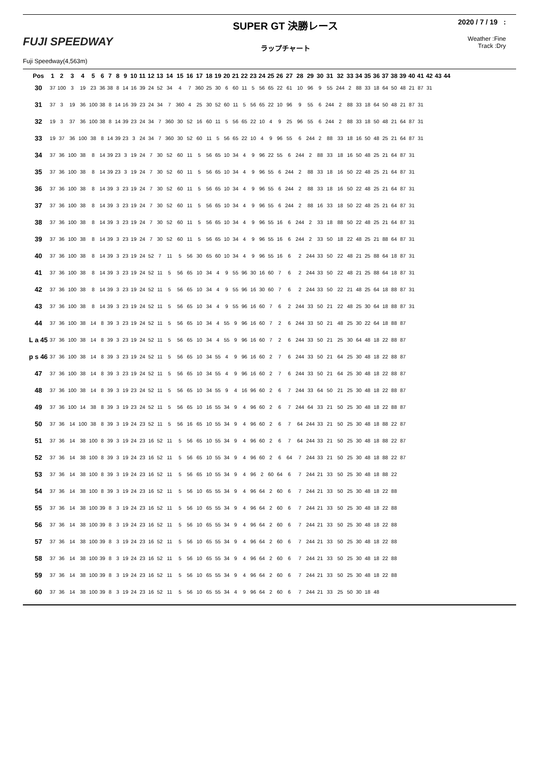FUJI SPEEDWAY
Fuji Speedway(4,563m)
SUPER GT 決勝レース
ラップチャート
2020 / 7 / 19 :
Weather :Fine
Track :Dry
| Pos | 1 | 2 | 3 | 4 | 5 | 6 | 7 | 8 | 9 | 10 | 11 | 12 | 13 | 14 | 15 | 16 | 17 | 18 | 19 | 20 | 21 | 22 | 23 | 24 | 25 | 26 | 27 | 28 | 29 | 30 | 31 | 32 | 33 | 34 | 35 | 36 | 37 | 38 | 39 | 40 | 41 | 42 | 43 | 44 |
| --- | --- | --- | --- | --- | --- | --- | --- | --- | --- | --- | --- | --- | --- | --- | --- | --- | --- | --- | --- | --- | --- | --- | --- | --- | --- | --- | --- | --- | --- | --- | --- | --- | --- | --- | --- | --- | --- | --- | --- | --- | --- | --- | --- | --- |
| 30 | 37 | 100 | 3 | 19 | 23 | 36 | 38 | 8 | 14 | 16 | 39 | 24 | 52 | 34 | 4 | 7 | 360 | 25 | 30 | 6 | 60 | 11 | 5 | 56 | 65 | 22 | 61 | 10 | 96 | 9 | 55 | 244 | 2 | 88 | 33 | 18 | 64 | 50 | 48 | 21 | 87 | 31 | | |
| 31 | 37 | 3 | 19 | 36 | 100 | 38 | 8 | 14 | 16 | 39 | 23 | 24 | 34 | 7 | 360 | 4 | 25 | 30 | 52 | 60 | 11 | 5 | 56 | 65 | 22 | 10 | 96 | 9 | 55 | 6 | 244 | 2 | 88 | 33 | 18 | 64 | 50 | 48 | 21 | 87 | 31 | | | |
| 32 | 19 | 3 | 37 | 36 | 100 | 38 | 8 | 14 | 39 | 23 | 24 | 34 | 7 | 360 | 30 | 52 | 16 | 60 | 11 | 5 | 56 | 65 | 22 | 10 | 4 | 9 | 25 | 96 | 55 | 6 | 244 | 2 | 88 | 33 | 18 | 50 | 48 | 21 | 64 | 87 | 31 | | | |
| 33 | 19 | 37 | 36 | 100 | 38 | 8 | 14 | 39 | 23 | 3 | 24 | 34 | 7 | 360 | 30 | 52 | 60 | 11 | 5 | 56 | 65 | 22 | 10 | 4 | 9 | 96 | 55 | 6 | 244 | 2 | 88 | 33 | 18 | 16 | 50 | 48 | 25 | 21 | 64 | 87 | 31 | | | |
| 34 | 37 | 36 | 100 | 38 | 8 | 14 | 39 | 23 | 3 | 19 | 24 | 7 | 30 | 52 | 60 | 11 | 5 | 56 | 65 | 10 | 34 | 4 | 9 | 96 | 22 | 55 | 6 | 244 | 2 | 88 | 33 | 18 | 16 | 50 | 48 | 25 | 21 | 64 | 87 | 31 | | | | |
| 35 | 37 | 36 | 100 | 38 | 8 | 14 | 39 | 23 | 3 | 19 | 24 | 7 | 30 | 52 | 60 | 11 | 5 | 56 | 65 | 10 | 34 | 4 | 9 | 96 | 55 | 6 | 244 | 2 | 88 | 33 | 18 | 16 | 50 | 22 | 48 | 25 | 21 | 64 | 87 | 31 | | | | |
| 36 | 37 | 36 | 100 | 38 | 8 | 14 | 39 | 3 | 23 | 19 | 24 | 7 | 30 | 52 | 60 | 11 | 5 | 56 | 65 | 10 | 34 | 4 | 9 | 96 | 55 | 6 | 244 | 2 | 88 | 33 | 18 | 16 | 50 | 22 | 48 | 25 | 21 | 64 | 87 | 31 | | | | |
| 37 | 37 | 36 | 100 | 38 | 8 | 14 | 39 | 3 | 23 | 19 | 24 | 7 | 30 | 52 | 60 | 11 | 5 | 56 | 65 | 10 | 34 | 4 | 9 | 96 | 55 | 6 | 244 | 2 | 88 | 16 | 33 | 18 | 50 | 22 | 48 | 25 | 21 | 64 | 87 | 31 | | | | |
| 38 | 37 | 36 | 100 | 38 | 8 | 14 | 39 | 3 | 23 | 19 | 24 | 7 | 30 | 52 | 60 | 11 | 5 | 56 | 65 | 10 | 34 | 4 | 9 | 96 | 55 | 16 | 6 | 244 | 2 | 33 | 18 | 88 | 50 | 22 | 48 | 25 | 21 | 64 | 87 | 31 | | | | |
| 39 | 37 | 36 | 100 | 38 | 8 | 14 | 39 | 3 | 23 | 19 | 24 | 7 | 30 | 52 | 60 | 11 | 5 | 56 | 65 | 10 | 34 | 4 | 9 | 96 | 55 | 16 | 6 | 244 | 2 | 33 | 50 | 18 | 22 | 48 | 25 | 21 | 88 | 64 | 87 | 31 | | | | |
| 40 | 37 | 36 | 100 | 38 | 8 | 14 | 39 | 3 | 23 | 19 | 24 | 52 | 7 | 11 | 5 | 56 | 30 | 65 | 60 | 10 | 34 | 4 | 9 | 96 | 55 | 16 | 6 | 2 | 244 | 33 | 50 | 22 | 48 | 21 | 25 | 88 | 64 | 18 | 87 | 31 | | | | |
| 41 | 37 | 36 | 100 | 38 | 8 | 14 | 39 | 3 | 23 | 19 | 24 | 52 | 11 | 5 | 56 | 65 | 10 | 34 | 4 | 9 | 55 | 96 | 30 | 16 | 60 | 7 | 6 | 2 | 244 | 33 | 50 | 22 | 48 | 21 | 25 | 88 | 64 | 18 | 87 | 31 | | | | |
| 42 | 37 | 36 | 100 | 38 | 8 | 14 | 39 | 3 | 23 | 19 | 24 | 52 | 11 | 5 | 56 | 65 | 10 | 34 | 4 | 9 | 55 | 96 | 16 | 30 | 60 | 7 | 6 | 2 | 244 | 33 | 50 | 22 | 21 | 48 | 25 | 64 | 18 | 88 | 87 | 31 | | | | |
| 43 | 37 | 36 | 100 | 38 | 8 | 14 | 39 | 3 | 23 | 19 | 24 | 52 | 11 | 5 | 56 | 65 | 10 | 34 | 4 | 9 | 55 | 96 | 16 | 60 | 7 | 6 | 2 | 244 | 33 | 50 | 21 | 22 | 48 | 25 | 30 | 64 | 18 | 88 | 87 | 31 | | | | |
| 44 | 37 | 36 | 100 | 38 | 14 | 8 | 39 | 3 | 23 | 19 | 24 | 52 | 11 | 5 | 56 | 65 | 10 | 34 | 4 | 55 | 9 | 96 | 16 | 60 | 7 | 2 | 6 | 244 | 33 | 50 | 21 | 48 | 25 | 30 | 22 | 64 | 18 | 88 | 87 | | | | | |
| L a 45 | 37 | 36 | 100 | 38 | 14 | 8 | 39 | 3 | 23 | 19 | 24 | 52 | 11 | 5 | 56 | 65 | 10 | 34 | 4 | 55 | 9 | 96 | 16 | 60 | 7 | 2 | 6 | 244 | 33 | 50 | 21 | 25 | 30 | 64 | 48 | 18 | 22 | 88 | 87 | | | | | |
| p s 46 | 37 | 36 | 100 | 38 | 14 | 8 | 39 | 3 | 23 | 19 | 24 | 52 | 11 | 5 | 56 | 65 | 10 | 34 | 55 | 4 | 9 | 96 | 16 | 60 | 2 | 7 | 6 | 244 | 33 | 50 | 21 | 64 | 25 | 30 | 48 | 18 | 22 | 88 | 87 | | | | | |
| 47 | 37 | 36 | 100 | 38 | 14 | 8 | 39 | 3 | 23 | 19 | 24 | 52 | 11 | 5 | 56 | 65 | 10 | 34 | 55 | 4 | 9 | 96 | 16 | 60 | 2 | 7 | 6 | 244 | 33 | 50 | 21 | 64 | 25 | 30 | 48 | 18 | 22 | 88 | 87 | | | | | |
| 48 | 37 | 36 | 100 | 38 | 14 | 8 | 39 | 3 | 19 | 23 | 24 | 52 | 11 | 5 | 56 | 65 | 10 | 34 | 55 | 9 | 4 | 16 | 96 | 60 | 2 | 6 | 7 | 244 | 33 | 64 | 50 | 21 | 25 | 30 | 48 | 18 | 22 | 88 | 87 | | | | | |
| 49 | 37 | 36 | 100 | 14 | 38 | 8 | 39 | 3 | 19 | 23 | 24 | 52 | 11 | 5 | 56 | 65 | 10 | 16 | 55 | 34 | 9 | 4 | 96 | 60 | 2 | 6 | 7 | 244 | 64 | 33 | 21 | 50 | 25 | 30 | 48 | 18 | 22 | 88 | 87 | | | | | |
| 50 | 37 | 36 | 14 | 100 | 38 | 8 | 39 | 3 | 19 | 24 | 23 | 52 | 11 | 5 | 56 | 16 | 65 | 10 | 55 | 34 | 9 | 4 | 96 | 60 | 2 | 6 | 7 | 64 | 244 | 33 | 21 | 50 | 25 | 30 | 48 | 18 | 88 | 22 | 87 | | | | | |
| 51 | 37 | 36 | 14 | 38 | 100 | 8 | 39 | 3 | 19 | 24 | 23 | 16 | 52 | 11 | 5 | 56 | 65 | 10 | 55 | 34 | 9 | 4 | 96 | 60 | 2 | 6 | 7 | 64 | 244 | 33 | 21 | 50 | 25 | 30 | 48 | 18 | 88 | 22 | 87 | | | | | |
| 52 | 37 | 36 | 14 | 38 | 100 | 8 | 39 | 3 | 19 | 24 | 23 | 16 | 52 | 11 | 5 | 56 | 65 | 10 | 55 | 34 | 9 | 4 | 96 | 60 | 2 | 6 | 64 | 7 | 244 | 33 | 21 | 50 | 25 | 30 | 48 | 18 | 88 | 22 | 87 | | | | | |
| 53 | 37 | 36 | 14 | 38 | 100 | 8 | 39 | 3 | 19 | 24 | 23 | 16 | 52 | 11 | 5 | 56 | 65 | 10 | 55 | 34 | 9 | 4 | 96 | 2 | 60 | 64 | 6 | 7 | 244 | 21 | 33 | 50 | 25 | 30 | 48 | 18 | 88 | 22 | | | | | | |
| 54 | 37 | 36 | 14 | 38 | 100 | 8 | 39 | 3 | 19 | 24 | 23 | 16 | 52 | 11 | 5 | 56 | 10 | 65 | 55 | 34 | 9 | 4 | 96 | 64 | 2 | 60 | 6 | 7 | 244 | 21 | 33 | 50 | 25 | 30 | 48 | 18 | 22 | 88 | | | | | | |
| 55 | 37 | 36 | 14 | 38 | 100 | 39 | 8 | 3 | 19 | 24 | 23 | 16 | 52 | 11 | 5 | 56 | 10 | 65 | 55 | 34 | 9 | 4 | 96 | 64 | 2 | 60 | 6 | 7 | 244 | 21 | 33 | 50 | 25 | 30 | 48 | 18 | 22 | 88 | | | | | | |
| 56 | 37 | 36 | 14 | 38 | 100 | 39 | 8 | 3 | 19 | 24 | 23 | 16 | 52 | 11 | 5 | 56 | 10 | 65 | 55 | 34 | 9 | 4 | 96 | 64 | 2 | 60 | 6 | 7 | 244 | 21 | 33 | 50 | 25 | 30 | 48 | 18 | 22 | 88 | | | | | | |
| 57 | 37 | 36 | 14 | 38 | 100 | 39 | 8 | 3 | 19 | 24 | 23 | 16 | 52 | 11 | 5 | 56 | 10 | 65 | 55 | 34 | 9 | 4 | 96 | 64 | 2 | 60 | 6 | 7 | 244 | 21 | 33 | 50 | 25 | 30 | 48 | 18 | 22 | 88 | | | | | | |
| 58 | 37 | 36 | 14 | 38 | 100 | 39 | 8 | 3 | 19 | 24 | 23 | 16 | 52 | 11 | 5 | 56 | 10 | 65 | 55 | 34 | 9 | 4 | 96 | 64 | 2 | 60 | 6 | 7 | 244 | 21 | 33 | 50 | 25 | 30 | 48 | 18 | 22 | 88 | | | | | | |
| 59 | 37 | 36 | 14 | 38 | 100 | 39 | 8 | 3 | 19 | 24 | 23 | 16 | 52 | 11 | 5 | 56 | 10 | 65 | 55 | 34 | 9 | 4 | 96 | 64 | 2 | 60 | 6 | 7 | 244 | 21 | 33 | 50 | 25 | 30 | 48 | 18 | 22 | 88 | | | | | | |
| 60 | 37 | 36 | 14 | 38 | 100 | 39 | 8 | 3 | 19 | 24 | 23 | 16 | 52 | 11 | 5 | 56 | 10 | 65 | 55 | 34 | 4 | 9 | 96 | 64 | 2 | 60 | 6 | 7 | 244 | 21 | 33 | 25 | 50 | 30 | 18 | 48 | | | | | | | | |